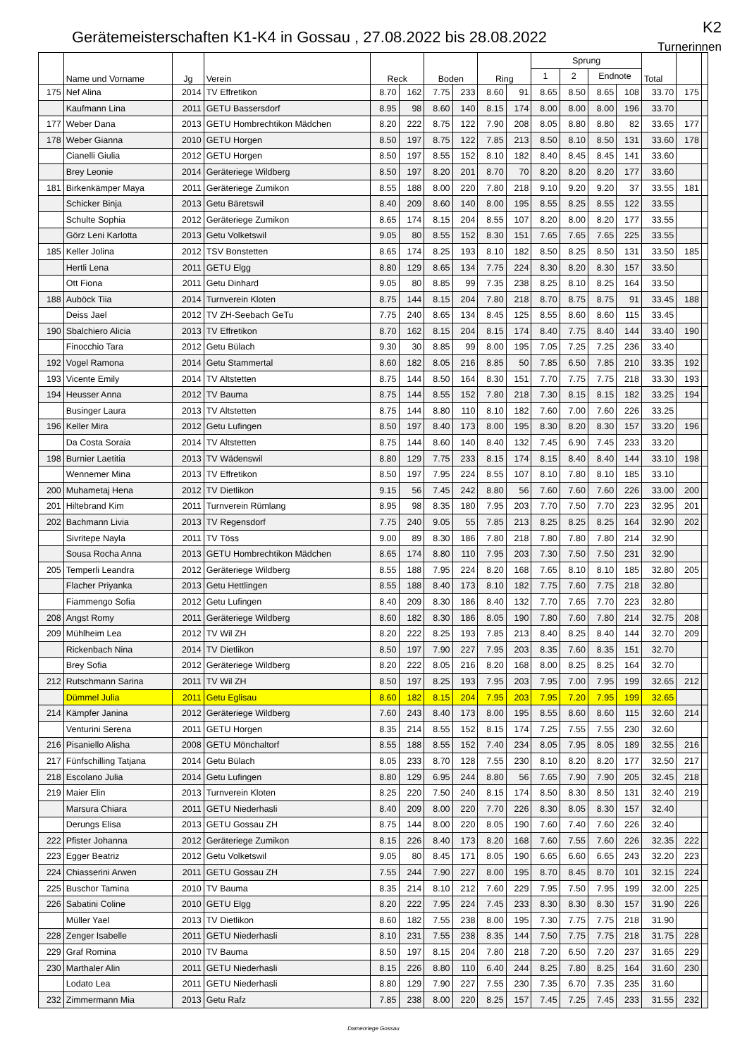Gerätemeisterschaften K1-K4 in Gossau , 27.08.2022 bis 28.08.2022
K2
Turnerinnen
| | Name und Vorname | Jg | Verein | Reck | | Boden | | Ring | | Sprung | | | | Total | | |
| --- | --- | --- | --- | --- | --- | --- | --- | --- | --- | --- | --- | --- | --- | --- | --- | --- |
| | | | | | | | | | | 1 | 2 | Endnote | | | | |
| 175 | Nef Alina | 2014 | TV Effretikon | 8.70 | 162 | 7.75 | 233 | 8.60 | 91 | 8.65 | 8.50 | 8.65 | 108 | 33.70 | 175 | |
| | Kaufmann Lina | 2011 | GETU Bassersdorf | 8.95 | 98 | 8.60 | 140 | 8.15 | 174 | 8.00 | 8.00 | 8.00 | 196 | 33.70 | | |
| 177 | Weber Dana | 2013 | GETU Hombrechtikon Mädchen | 8.20 | 222 | 8.75 | 122 | 7.90 | 208 | 8.05 | 8.80 | 8.80 | 82 | 33.65 | 177 | |
| 178 | Weber Gianna | 2010 | GETU Horgen | 8.50 | 197 | 8.75 | 122 | 7.85 | 213 | 8.50 | 8.10 | 8.50 | 131 | 33.60 | 178 | |
| | Cianelli Giulia | 2012 | GETU Horgen | 8.50 | 197 | 8.55 | 152 | 8.10 | 182 | 8.40 | 8.45 | 8.45 | 141 | 33.60 | | |
| | Brey Leonie | 2014 | Geräteriege Wildberg | 8.50 | 197 | 8.20 | 201 | 8.70 | 70 | 8.20 | 8.20 | 8.20 | 177 | 33.60 | | |
| 181 | Birkenkämper Maya | 2011 | Geräteriege Zumikon | 8.55 | 188 | 8.00 | 220 | 7.80 | 218 | 9.10 | 9.20 | 9.20 | 37 | 33.55 | 181 | |
| | Schicker Binja | 2013 | Getu Bäretswil | 8.40 | 209 | 8.60 | 140 | 8.00 | 195 | 8.55 | 8.25 | 8.55 | 122 | 33.55 | | |
| | Schulte Sophia | 2012 | Geräteriege Zumikon | 8.65 | 174 | 8.15 | 204 | 8.55 | 107 | 8.20 | 8.00 | 8.20 | 177 | 33.55 | | |
| | Görz Leni Karlotta | 2013 | Getu Volketswil | 9.05 | 80 | 8.55 | 152 | 8.30 | 151 | 7.65 | 7.65 | 7.65 | 225 | 33.55 | | |
| 185 | Keller Jolina | 2012 | TSV Bonstetten | 8.65 | 174 | 8.25 | 193 | 8.10 | 182 | 8.50 | 8.25 | 8.50 | 131 | 33.50 | 185 | |
| | Hertli Lena | 2011 | GETU Elgg | 8.80 | 129 | 8.65 | 134 | 7.75 | 224 | 8.30 | 8.20 | 8.30 | 157 | 33.50 | | |
| | Ott Fiona | 2011 | Getu Dinhard | 9.05 | 80 | 8.85 | 99 | 7.35 | 238 | 8.25 | 8.10 | 8.25 | 164 | 33.50 | | |
| 188 | Auböck Tiia | 2014 | Turnverein Kloten | 8.75 | 144 | 8.15 | 204 | 7.80 | 218 | 8.70 | 8.75 | 8.75 | 91 | 33.45 | 188 | |
| | Deiss Jael | 2012 | TV ZH-Seebach GeTu | 7.75 | 240 | 8.65 | 134 | 8.45 | 125 | 8.55 | 8.60 | 8.60 | 115 | 33.45 | | |
| 190 | Sbalchiero Alicia | 2013 | TV Effretikon | 8.70 | 162 | 8.15 | 204 | 8.15 | 174 | 8.40 | 7.75 | 8.40 | 144 | 33.40 | 190 | |
| | Finocchio Tara | 2012 | Getu Bülach | 9.30 | 30 | 8.85 | 99 | 8.00 | 195 | 7.05 | 7.25 | 7.25 | 236 | 33.40 | | |
| 192 | Vogel Ramona | 2014 | Getu Stammertal | 8.60 | 182 | 8.05 | 216 | 8.85 | 50 | 7.85 | 6.50 | 7.85 | 210 | 33.35 | 192 | |
| 193 | Vicente Emily | 2014 | TV Altstetten | 8.75 | 144 | 8.50 | 164 | 8.30 | 151 | 7.70 | 7.75 | 7.75 | 218 | 33.30 | 193 | |
| 194 | Heusser Anna | 2012 | TV Bauma | 8.75 | 144 | 8.55 | 152 | 7.80 | 218 | 7.30 | 8.15 | 8.15 | 182 | 33.25 | 194 | |
| | Businger Laura | 2013 | TV Altstetten | 8.75 | 144 | 8.80 | 110 | 8.10 | 182 | 7.60 | 7.00 | 7.60 | 226 | 33.25 | | |
| 196 | Keller Mira | 2012 | Getu Lufingen | 8.50 | 197 | 8.40 | 173 | 8.00 | 195 | 8.30 | 8.20 | 8.30 | 157 | 33.20 | 196 | |
| | Da Costa Soraia | 2014 | TV Altstetten | 8.75 | 144 | 8.60 | 140 | 8.40 | 132 | 7.45 | 6.90 | 7.45 | 233 | 33.20 | | |
| 198 | Burnier Laetitia | 2013 | TV Wädenswil | 8.80 | 129 | 7.75 | 233 | 8.15 | 174 | 8.15 | 8.40 | 8.40 | 144 | 33.10 | 198 | |
| | Wennemer Mina | 2013 | TV Effretikon | 8.50 | 197 | 7.95 | 224 | 8.55 | 107 | 8.10 | 7.80 | 8.10 | 185 | 33.10 | | |
| 200 | Muhametaj Hena | 2012 | TV Dietlikon | 9.15 | 56 | 7.45 | 242 | 8.80 | 56 | 7.60 | 7.60 | 7.60 | 226 | 33.00 | 200 | |
| 201 | Hiltebrand Kim | 2011 | Turnverein Rümlang | 8.95 | 98 | 8.35 | 180 | 7.95 | 203 | 7.70 | 7.50 | 7.70 | 223 | 32.95 | 201 | |
| 202 | Bachmann Livia | 2013 | TV Regensdorf | 7.75 | 240 | 9.05 | 55 | 7.85 | 213 | 8.25 | 8.25 | 8.25 | 164 | 32.90 | 202 | |
| | Sivritepe Nayla | 2011 | TV Töss | 9.00 | 89 | 8.30 | 186 | 7.80 | 218 | 7.80 | 7.80 | 7.80 | 214 | 32.90 | | |
| | Sousa Rocha Anna | 2013 | GETU Hombrechtikon Mädchen | 8.65 | 174 | 8.80 | 110 | 7.95 | 203 | 7.30 | 7.50 | 7.50 | 231 | 32.90 | | |
| 205 | Temperli Leandra | 2012 | Geräteriege Wildberg | 8.55 | 188 | 7.95 | 224 | 8.20 | 168 | 7.65 | 8.10 | 8.10 | 185 | 32.80 | 205 | |
| | Flacher Priyanka | 2013 | Getu Hettlingen | 8.55 | 188 | 8.40 | 173 | 8.10 | 182 | 7.75 | 7.60 | 7.75 | 218 | 32.80 | | |
| | Fiammengo Sofia | 2012 | Getu Lufingen | 8.40 | 209 | 8.30 | 186 | 8.40 | 132 | 7.70 | 7.65 | 7.70 | 223 | 32.80 | | |
| 208 | Angst Romy | 2011 | Geräteriege Wildberg | 8.60 | 182 | 8.30 | 186 | 8.05 | 190 | 7.80 | 7.60 | 7.80 | 214 | 32.75 | 208 | |
| 209 | Mühlheim Lea | 2012 | TV Wil ZH | 8.20 | 222 | 8.25 | 193 | 7.85 | 213 | 8.40 | 8.25 | 8.40 | 144 | 32.70 | 209 | |
| | Rickenbach Nina | 2014 | TV Dietlikon | 8.50 | 197 | 7.90 | 227 | 7.95 | 203 | 8.35 | 7.60 | 8.35 | 151 | 32.70 | | |
| | Brey Sofia | 2012 | Geräteriege Wildberg | 8.20 | 222 | 8.05 | 216 | 8.20 | 168 | 8.00 | 8.25 | 8.25 | 164 | 32.70 | | |
| 212 | Rutschmann Sarina | 2011 | TV Wil ZH | 8.50 | 197 | 8.25 | 193 | 7.95 | 203 | 7.95 | 7.00 | 7.95 | 199 | 32.65 | 212 | |
| | Dümmel Julia | 2011 | Getu Eglisau | 8.60 | 182 | 8.15 | 204 | 7.95 | 203 | 7.95 | 7.20 | 7.95 | 199 | 32.65 | | |
| 214 | Kämpfer Janina | 2012 | Geräteriege Wildberg | 7.60 | 243 | 8.40 | 173 | 8.00 | 195 | 8.55 | 8.60 | 8.60 | 115 | 32.60 | 214 | |
| | Venturini Serena | 2011 | GETU Horgen | 8.35 | 214 | 8.55 | 152 | 8.15 | 174 | 7.25 | 7.55 | 7.55 | 230 | 32.60 | | |
| 216 | Pisaniello Alisha | 2008 | GETU Mönchaltorf | 8.55 | 188 | 8.55 | 152 | 7.40 | 234 | 8.05 | 7.95 | 8.05 | 189 | 32.55 | 216 | |
| 217 | Fünfschilling Tatjana | 2014 | Getu Bülach | 8.05 | 233 | 8.70 | 128 | 7.55 | 230 | 8.10 | 8.20 | 8.20 | 177 | 32.50 | 217 | |
| 218 | Escolano Julia | 2014 | Getu Lufingen | 8.80 | 129 | 6.95 | 244 | 8.80 | 56 | 7.65 | 7.90 | 7.90 | 205 | 32.45 | 218 | |
| 219 | Maier Elin | 2013 | Turnverein Kloten | 8.25 | 220 | 7.50 | 240 | 8.15 | 174 | 8.50 | 8.30 | 8.50 | 131 | 32.40 | 219 | |
| | Marsura Chiara | 2011 | GETU Niederhasli | 8.40 | 209 | 8.00 | 220 | 7.70 | 226 | 8.30 | 8.05 | 8.30 | 157 | 32.40 | | |
| | Derungs Elisa | 2013 | GETU Gossau ZH | 8.75 | 144 | 8.00 | 220 | 8.05 | 190 | 7.60 | 7.40 | 7.60 | 226 | 32.40 | | |
| 222 | Pfister Johanna | 2012 | Geräteriege Zumikon | 8.15 | 226 | 8.40 | 173 | 8.20 | 168 | 7.60 | 7.55 | 7.60 | 226 | 32.35 | 222 | |
| 223 | Egger Beatriz | 2012 | Getu Volketswil | 9.05 | 80 | 8.45 | 171 | 8.05 | 190 | 6.65 | 6.60 | 6.65 | 243 | 32.20 | 223 | |
| 224 | Chiasserini Arwen | 2011 | GETU Gossau ZH | 7.55 | 244 | 7.90 | 227 | 8.00 | 195 | 8.70 | 8.45 | 8.70 | 101 | 32.15 | 224 | |
| 225 | Buschor Tamina | 2010 | TV Bauma | 8.35 | 214 | 8.10 | 212 | 7.60 | 229 | 7.95 | 7.50 | 7.95 | 199 | 32.00 | 225 | |
| 226 | Sabatini Coline | 2010 | GETU Elgg | 8.20 | 222 | 7.95 | 224 | 7.45 | 233 | 8.30 | 8.30 | 8.30 | 157 | 31.90 | 226 | |
| | Müller Yael | 2013 | TV Dietlikon | 8.60 | 182 | 7.55 | 238 | 8.00 | 195 | 7.30 | 7.75 | 7.75 | 218 | 31.90 | | |
| 228 | Zenger Isabelle | 2011 | GETU Niederhasli | 8.10 | 231 | 7.55 | 238 | 8.35 | 144 | 7.50 | 7.75 | 7.75 | 218 | 31.75 | 228 | |
| 229 | Graf Romina | 2010 | TV Bauma | 8.50 | 197 | 8.15 | 204 | 7.80 | 218 | 7.20 | 6.50 | 7.20 | 237 | 31.65 | 229 | |
| 230 | Marthaler Alin | 2011 | GETU Niederhasli | 8.15 | 226 | 8.80 | 110 | 6.40 | 244 | 8.25 | 7.80 | 8.25 | 164 | 31.60 | 230 | |
| | Lodato Lea | 2011 | GETU Niederhasli | 8.80 | 129 | 7.90 | 227 | 7.55 | 230 | 7.35 | 6.70 | 7.35 | 235 | 31.60 | | |
| 232 | Zimmermann Mia | 2013 | Getu Rafz | 7.85 | 238 | 8.00 | 220 | 8.25 | 157 | 7.45 | 7.25 | 7.45 | 233 | 31.55 | 232 | |
Damenriege Gossau